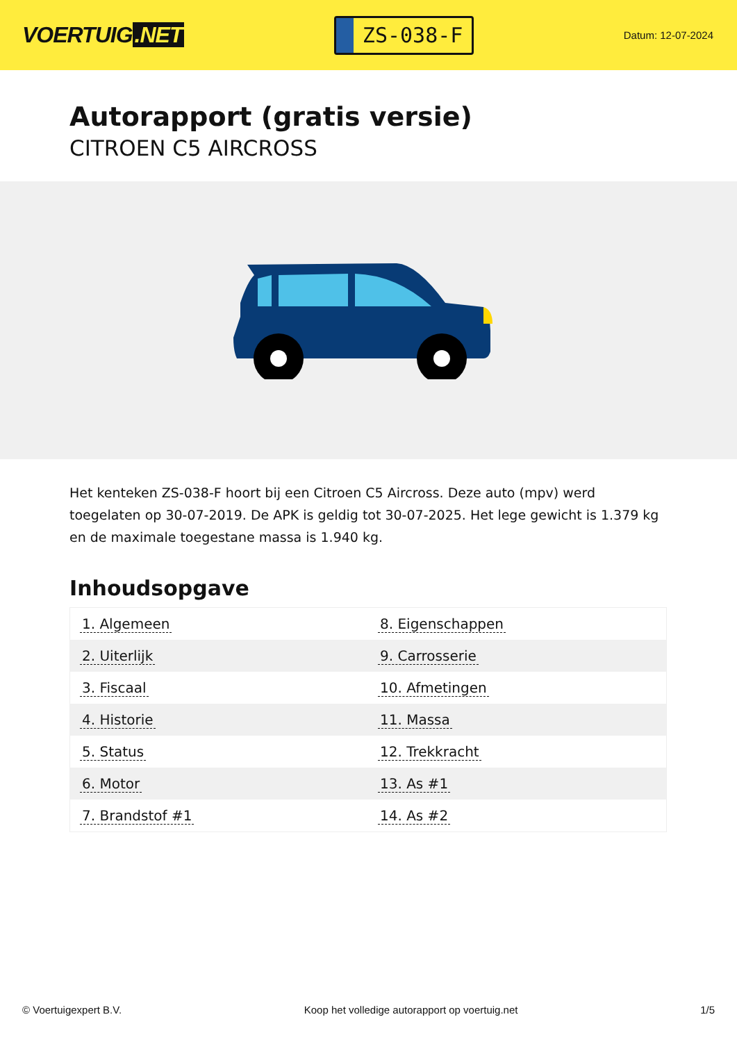VOERTUIG.NET
ZS-038-F
Datum: 12-07-2024
Autorapport (gratis versie)
CITROEN C5 AIRCROSS
Het kenteken ZS-038-F hoort bij een Citroen C5 Aircross. Deze auto (mpv) werd toegelaten op 30-07-2019. De APK is geldig tot 30-07-2025. Het lege gewicht is 1.379 kg en de maximale toegestane massa is 1.940 kg.
Inhoudsopgave
| 1. Algemeen | 8. Eigenschappen |
| 2. Uiterlijk | 9. Carrosserie |
| 3. Fiscaal | 10. Afmetingen |
| 4. Historie | 11. Massa |
| 5. Status | 12. Trekkracht |
| 6. Motor | 13. As #1 |
| 7. Brandstof #1 | 14. As #2 |
© Voertuigexpert B.V. Koop het volledige autorapport op voertuig.net 1/5